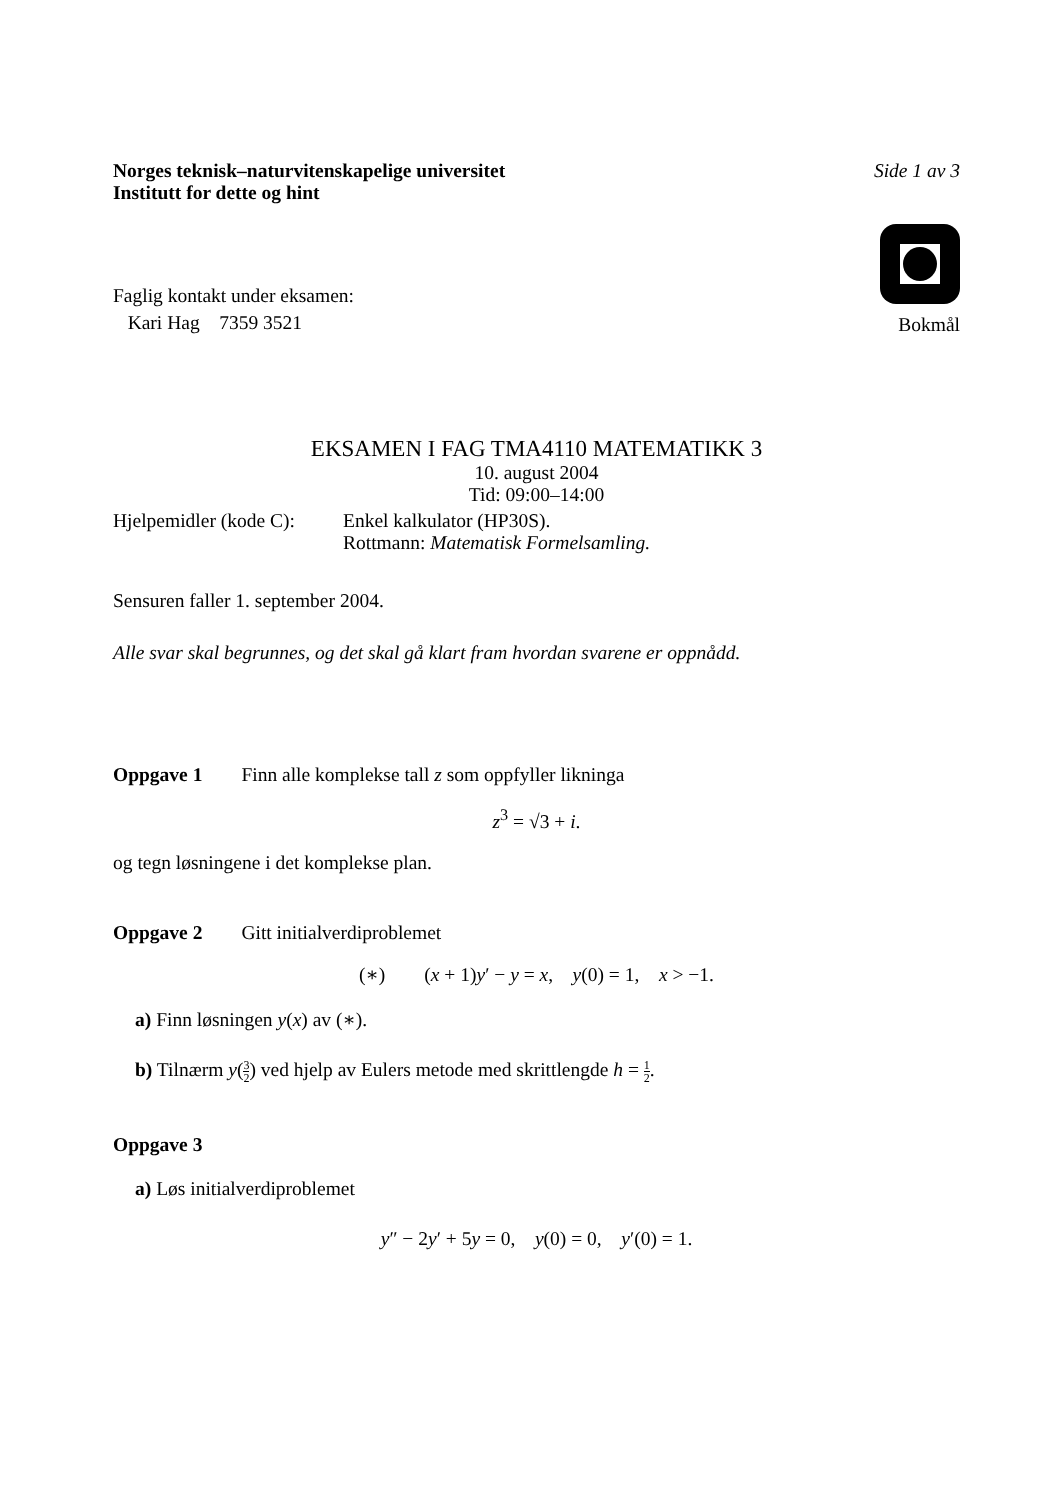Norges teknisk–naturvitenskapelige universitet
Institutt for dette og hint
Side 1 av 3
Faglig kontakt under eksamen:
Kari Hag 7359 3521
Bokmål
EKSAMEN I FAG TMA4110 MATEMATIKK 3
10. august 2004
Tid: 09:00–14:00
Hjelpemidler (kode C):
Enkel kalkulator (HP30S).
Rottmann: Matematisk Formelsamling.
Sensuren faller 1. september 2004.
Alle svar skal begrunnes, og det skal gå klart fram hvordan svarene er oppnådd.
Oppgave 1 Finn alle komplekse tall z som oppfyller likninga
z<sup>3</sup> = √3 + i.
og tegn løsningene i det komplekse plan.
Oppgave 2 Gitt initialverdiproblemet
(∗) (x + 1)y′ − y = x, y(0) = 1, x > −1.
a) Finn løsningen y(x) av (∗).
b) Tilnærm y(3 2) ved hjelp av Eulers metode med skrittlengde h = 1 2.
Oppgave 3
a) Løs initialverdiproblemet
y″ − 2y′ + 5y = 0, y(0) = 0, y′(0) = 1.